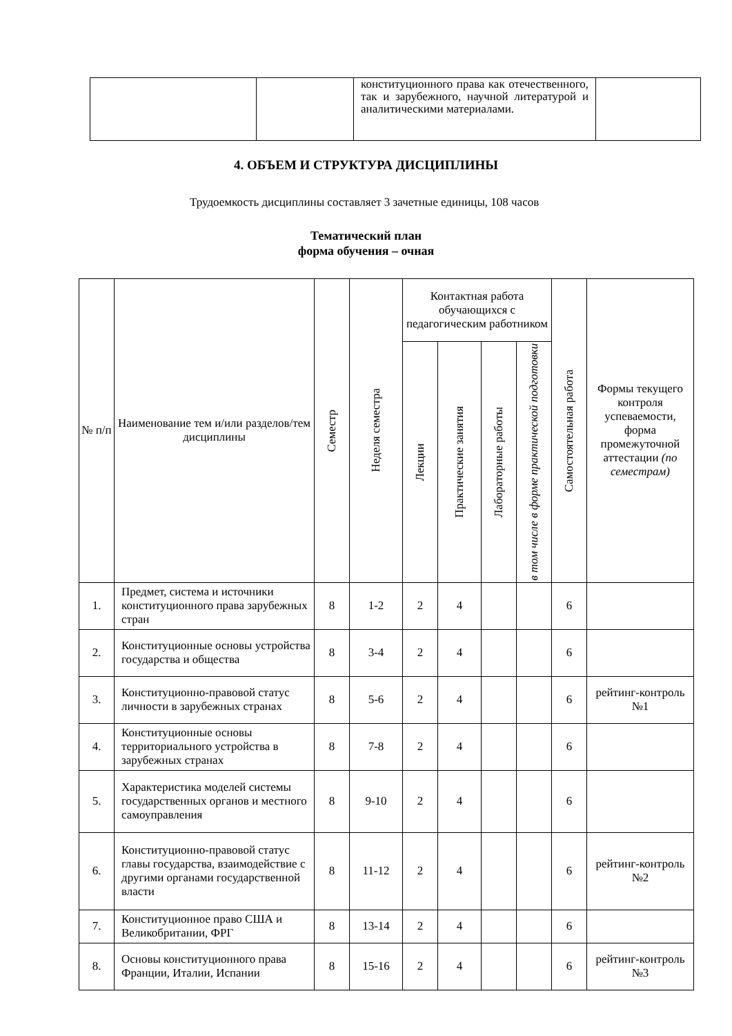| | | конституционного права как отечественного, так и зарубежного, научной литературой и аналитическими материалами. | |
4. ОБЪЕМ И СТРУКТУРА ДИСЦИПЛИНЫ
Трудоемкость дисциплины составляет 3 зачетные единицы, 108 часов
Тематический план
форма обучения – очная
| № п/п | Наименование тем и/или разделов/тем дисциплины | Семестр | Неделя семестра | Контактная работа обучающихся с педагогическим работником | | | | Самостоятельная работа | Формы текущего контроля успеваемости, форма промежуточной аттестации (по семестрам) |
| --- | --- | --- | --- | --- | --- | --- | --- | --- | --- |
| | | | | Лекции | Практические занятия | Лабораторные работы | в том числе в форме практической подготовки | | |
| 1. | Предмет, система и источники конституционного права зарубежных стран | 8 | 1-2 | 2 | 4 | | | 6 | |
| 2. | Конституционные основы устройства государства и общества | 8 | 3-4 | 2 | 4 | | | 6 | |
| 3. | Конституционно-правовой статус личности в зарубежных странах | 8 | 5-6 | 2 | 4 | | | 6 | рейтинг-контроль №1 |
| 4. | Конституционные основы территориального устройства в зарубежных странах | 8 | 7-8 | 2 | 4 | | | 6 | |
| 5. | Характеристика моделей системы государственных органов и местного самоуправления | 8 | 9-10 | 2 | 4 | | | 6 | |
| 6. | Конституционно-правовой статус главы государства, взаимодействие с другими органами государственной власти | 8 | 11-12 | 2 | 4 | | | 6 | рейтинг-контроль №2 |
| 7. | Конституционное право США и Великобритании, ФРГ | 8 | 13-14 | 2 | 4 | | | 6 | |
| 8. | Основы конституционного права Франции, Италии, Испании | 8 | 15-16 | 2 | 4 | | | 6 | рейтинг-контроль №3 |